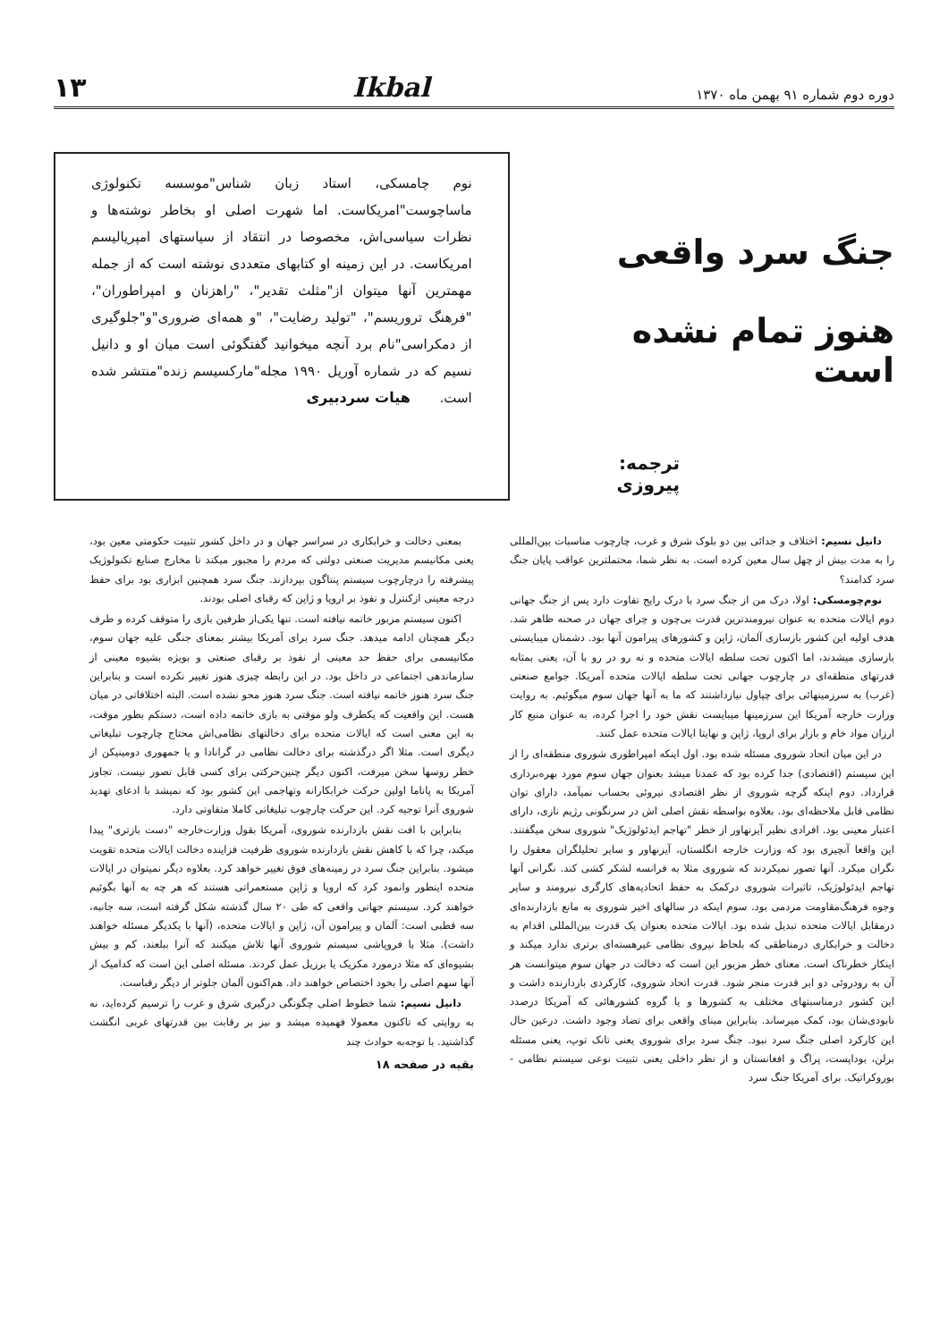دوره دوم شماره ۹۱ بهمن ماه ۱۳۷۰ Ikbal ۱۳
جنگ سرد واقعی
هنوز تمام نشده است
ترجمه: پیروزی
نوم چامسکی، استاد زبان شناس"موسسه تکنولوژی ماساچوست"امریکاست. اما شهرت اصلی او بخاطر نوشته‌ها و نظرات سیاسی‌اش، مخصوصا در انتقاد از سیاستهای امپریالیسم امریکاست. در این زمینه او کتابهای متعددی نوشته است که از جمله مهمترین آنها میتوان از"مثلث تقدیر"، "راهزنان و امپراطوران"، "فرهنگ تروریسم"، "تولید رضایت"، "و همه‌ای ضروری"و"جلوگیری از دمکراسی"نام برد آنچه میخوانید گفتگوئی است میان او و دانیل نسیم که در شماره آوریل ۱۹۹۰ مجله"مارکسیسم زنده"منتشر شده است. هیات سردبیری
دانیل نسیم: اختلاف و جدائی بین دو بلوک شرق و غرب، چارچوب مناسبات بین‌المللی را به مدت بیش از چهل سال معین کرده است. به نظر شما، محتملترین عواقب پایان جنگ سرد کدامند؟
نوم‌چومسکی: اولا، درک من از جنگ سرد با درک رایج تفاوت دارد پس از جنگ جهانی دوم ایالات متحده به عنوان نیرومندترین قدرت بی‌چون و چرای جهان در صحنه ظاهر شد. هدف اولیه این کشور بازسازی آلمان، ژاپن و کشورهای پیرامون آنها بود. دشمنان میبایستی بازسازی میشدند، اما اکنون تحت سلطه ایالات متحده و نه رو در رو با آن، یعنی بمثابه قدرتهای منطقه‌ای در چارچوب جهانی تحت سلطه ایالات متحده آمریکا. جوامع صنعتی (غرب) به سرزمینهائی برای چپاول نیازداشتند که ما به آنها جهان سوم میگوئیم. به روایت وزارت خارجه آمریکا این سرزمینها میبایست نقش خود را اجرا کرده، به عنوان منبع کار ارزان مواد خام و بازار برای اروپا، ژاپن و نهایتا ایالات متحده عمل کنند.
در این میان اتحاد شوروی مسئله شده بود. اول اینکه امپراطوری شوروی منطقه‌ای را از این سیستم (اقتصادی) جدا کرده بود که عمدتا میشد بعنوان جهان سوم مورد بهره‌برداری قرارداد. دوم اینکه گرچه شوروی از نظر اقتصادی نیروئی بحساب نمیآمد، دارای توان نظامی قابل ملاحظه‌ای بود. بعلاوه بواسطه نقش اصلی اش در سرنگونی رژیم نازی، دارای اعتبار معینی بود. افرادی نظیر آیزنهاور از خطر "تهاجم ایدئولوژیک" شوروی سخن میگفتند. این واقعا آنچیزی بود که وزارت خارجه انگلستان، آیزنهاور و سایر تحلیلگران معقول را نگران میکرد. آنها تصور نمیکردند که شوروی مثلا به فرانسه لشکر کشی کند. نگرانی آنها تهاجم ایدئولوژیک، تاثیرات شوروی درکمک به حفظ اتحادیه‌های کارگری نیرومند و سایر وجوه فرهنگ‌مقاومت مردمی بود. سوم اینکه در سالهای اخیر شوروی به مانع بازدارنده‌ای درمقابل ایالات متحده تبدیل شده بود. ایالات متحده بعنوان یک قدرت بین‌المللی اقدام به دخالت و خرابکاری درمناطقی که بلحاظ نیروی نظامی غیرهسته‌ای برتری ندارد میکند و اینکار خطرناک است. معنای خطر مزبور این است که دخالت در جهان سوم میتوانست هر آن به رودروئی دو ابر قدرت منجر شود. قدرت اتحاد شوروی، کارکردی بازدارنده داشت و این کشور درمناسبتهای مختلف به کشورها و یا گروه کشورهائی که آمریکا درصدد نابودی‌شان بود، کمک میرساند. بنابراین مبنای واقعی برای تضاد وجود داشت. درعین حال این کارکرد اصلی جنگ سرد نبود. جنگ سرد برای شوروی یعنی تانک توپ، یعنی مسئله برلن، بوداپست، پراگ و افغانستان و از نظر داخلی یعنی تثبیت نوعی سیستم نظامی - بوروکراتیک. برای آمریکا جنگ سرد
بمعنی دخالت و خرابکاری در سراسر جهان و در داخل کشور تثبیت حکومتی معین بود، یعنی مکانیسم مدیریت صنعتی دولتی که مردم را مجبور میکند تا مخارج صنایع تکنولوژیک پیشرفته را درچارچوب سیستم پنتاگون بپردازند. جنگ سرد همچنین ابزاری بود برای حفظ درجه معینی ازکنترل و نفوذ بر اروپا و ژاپن که رقبای اصلی بودند.
اکنون سیستم مزبور خاتمه نیافته است. تنها یکی‌از طرفین بازی را متوقف کرده و طرف دیگر همچنان ادامه میدهد. جنگ سرد برای آمریکا بیشتر بمعنای جنگی علیه جهان سوم، مکانیسمی برای حفظ حد معینی از نفوذ بر رقبای صنعتی و بویژه بشیوه معینی از سازماندهی اجتماعی در داخل بود. در این رابطه چیزی هنوز تغییر نکرده است و بنابراین جنگ سرد هنوز خاتمه نیافته است. جنگ سرد هنوز محو نشده است. البته اختلافاتی در میان هست. این واقعیت که یکطرف ولو موقتی به بازی خاتمه داده است، دستکم بطور موقت، به این معنی است که ایالات متحده برای دخالتهای نظامی‌اش محتاج چارچوب تبلیغاتی دیگری است. مثلا اگر درگذشته برای دخالت نظامی در گرانادا و یا جمهوری دومینیکن از خطر روسها سخن میرفت، اکنون دیگر چنین‌حرکتی برای کسی قابل تصور نیست. تجاوز آمریکا به پاناما اولین حرکت خرابکارانه وتهاجمی این کشور بود که نمیشد با ادعای تهدید شوروی آنرا توجیه کرد. این حرکت چارچوب تبلیغاتی کاملا متفاوتی دارد.
بنابراین با افت نقش بازدارنده شوروی، آمریکا بقول وزارت‌خارجه "دست بازتری" پیدا میکند، چرا که با کاهش نقش بازدارنده شوروی ظرفیت فزاینده دخالت ایالات متحده تقویت میشود. بنابراین جنگ سرد در زمینه‌های فوق تغییر خواهد کرد. بعلاوه دیگر نمیتوان در ایالات متحده اینطور وانمود کرد که اروپا و ژاپن مستعمراتی هستند که هر چه به آنها بگوئیم خواهند کرد. سیستم جهانی واقعی که طی ۲۰ سال گذشته شکل گرفته است، سه جانبه، سه قطبی است: آلمان و پیرامون آن، ژاپن و ایالات متحده، (آنها با یکدیگر مسئله خواهند داشت). مثلا با فروپاشی سیستم شوروی آنها تلاش میکنند که آنرا ببلعند، کم و بیش بشیوه‌ای که مثلا درمورد مکزیک یا برزیل عمل کردند. مسئله اصلی این است که کدامیک از آنها سهم اصلی را بخود اختصاص خواهند داد. هم‌اکنون آلمان جلوتر از دیگر رقباست.
دانیل نسیم: شما خطوط اصلی چگونگی درگیری شرق و غرب را ترسیم کرده‌اید، نه به روایتی که تاکنون معمولا فهمیده میشد و نیز بر رقابت بین قدرتهای غربی انگشت گذاشتید. با توجه‌به حوادث چند
بقیه در صفحه ۱۸